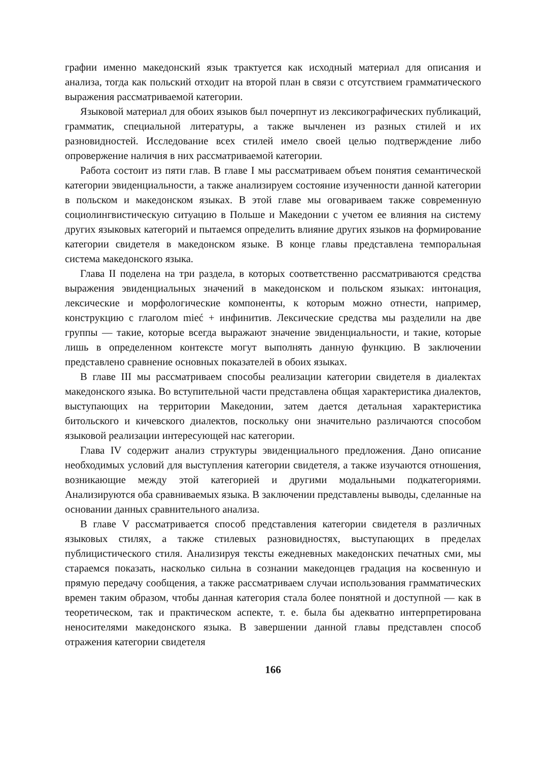графии именно македонский язык трактуется как исходный материал для описания и анализа, тогда как польский отходит на второй план в связи с отсутствием грамматического выражения рассматриваемой категории.
Языковой материал для обоих языков был почерпнут из лексикографических публикаций, грамматик, специальной литературы, а также вычленен из разных стилей и их разновидностей. Исследование всех стилей имело своей целью подтверждение либо опровержение наличия в них рассматриваемой категории.
Работа состоит из пяти глав. В главе I мы рассматриваем объем понятия семантической категории эвиденциальности, а также анализируем состояние изученности данной категории в польском и македонском языках. В этой главе мы оговариваем также современную социолингвистическую ситуацию в Польше и Македонии с учетом ее влияния на систему других языковых категорий и пытаемся определить влияние других языков на формирование категории свидетеля в македонском языке. В конце главы представлена темпоральная система македонского языка.
Глава II поделена на три раздела, в которых соответственно рассматриваются средства выражения эвиденциальных значений в македонском и польском языках: интонация, лексические и морфологические компоненты, к которым можно отнести, например, конструкцию с глаголом mieć + инфинитив. Лексические средства мы разделили на две группы — такие, которые всегда выражают значение эвиденциальности, и такие, которые лишь в определенном контексте могут выполнять данную функцию. В заключении представлено сравнение основных показателей в обоих языках.
В главе III мы рассматриваем способы реализации категории свидетеля в диалектах македонского языка. Во вступительной части представлена общая характеристика диалектов, выступающих на территории Македонии, затем дается детальная характеристика битольского и кичевского диалектов, поскольку они значительно различаются способом языковой реализации интересующей нас категории.
Глава IV содержит анализ структуры эвиденциального предложения. Дано описание необходимых условий для выступления категории свидетеля, а также изучаются отношения, возникающие между этой категорией и другими модальными подкатегориями. Анализируются оба сравниваемых языка. В заключении представлены выводы, сделанные на основании данных сравнительного анализа.
В главе V рассматривается способ представления категории свидетеля в различных языковых стилях, а также стилевых разновидностях, выступающих в пределах публицистического стиля. Анализируя тексты ежедневных македонских печатных сми, мы стараемся показать, насколько сильна в сознании македонцев градация на косвенную и прямую передачу сообщения, а также рассматриваем случаи использования грамматических времен таким образом, чтобы данная категория стала более понятной и доступной — как в теоретическом, так и практическом аспекте, т. е. была бы адекватно интерпретирована неносителями македонского языка. В завершении данной главы представлен способ отражения категории свидетеля
166